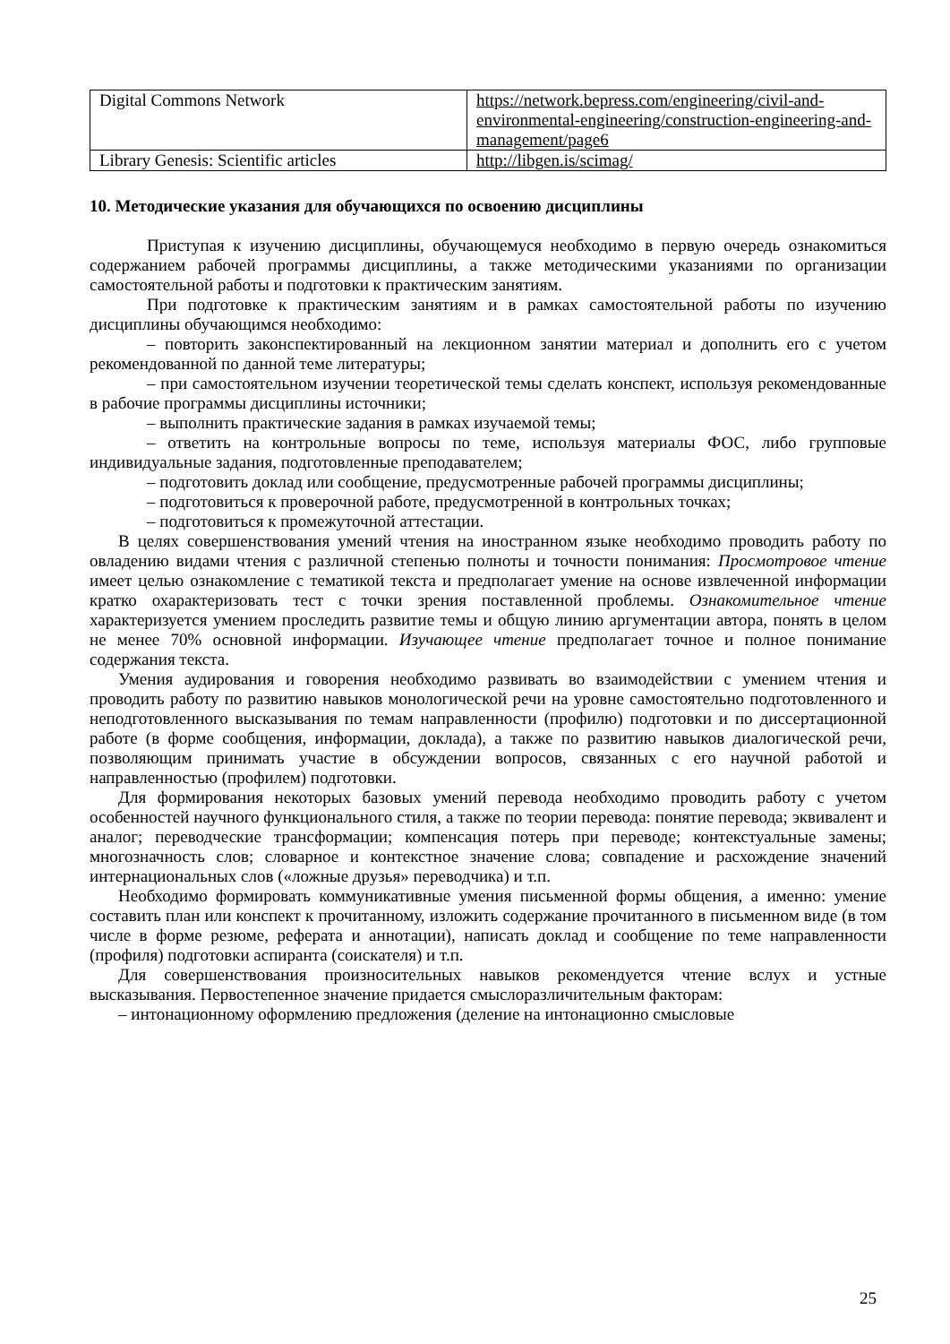| Digital Commons Network | https://network.bepress.com/engineering/civil-and-environmental-engineering/construction-engineering-and-management/page6 |
| Library Genesis: Scientific articles | http://libgen.is/scimag/ |
10. Методические указания для обучающихся по освоению дисциплины
Приступая к изучению дисциплины, обучающемуся необходимо в первую очередь ознакомиться содержанием рабочей программы дисциплины, а также методическими указаниями по организации самостоятельной работы и подготовки к практическим занятиям.
При подготовке к практическим занятиям и в рамках самостоятельной работы по изучению дисциплины обучающимся необходимо:
– повторить законспектированный на лекционном занятии материал и дополнить его с учетом рекомендованной по данной теме литературы;
– при самостоятельном изучении теоретической темы сделать конспект, используя рекомендованные в рабочие программы дисциплины источники;
– выполнить практические задания в рамках изучаемой темы;
– ответить на контрольные вопросы по теме, используя материалы ФОС, либо групповые индивидуальные задания, подготовленные преподавателем;
– подготовить доклад или сообщение, предусмотренные рабочей программы дисциплины;
– подготовиться к проверочной работе, предусмотренной в контрольных точках;
– подготовиться к промежуточной аттестации.
В целях совершенствования умений чтения на иностранном языке необходимо проводить работу по овладению видами чтения с различной степенью полноты и точности понимания: Просмотровое чтение имеет целью ознакомление с тематикой текста и предполагает умение на основе извлеченной информации кратко охарактеризовать тест с точки зрения поставленной проблемы. Ознакомительное чтение характеризуется умением проследить развитие темы и общую линию аргументации автора, понять в целом не менее 70% основной информации. Изучающее чтение предполагает точное и полное понимание содержания текста.
Умения аудирования и говорения необходимо развивать во взаимодействии с умением чтения и проводить работу по развитию навыков монологической речи на уровне самостоятельно подготовленного и неподготовленного высказывания по темам направленности (профилю) подготовки и по диссертационной работе (в форме сообщения, информации, доклада), а также по развитию навыков диалогической речи, позволяющим принимать участие в обсуждении вопросов, связанных с его научной работой и направленностью (профилем) подготовки.
Для формирования некоторых базовых умений перевода необходимо проводить работу с учетом особенностей научного функционального стиля, а также по теории перевода: понятие перевода; эквивалент и аналог; переводческие трансформации; компенсация потерь при переводе; контекстуальные замены; многозначность слов; словарное и контекстное значение слова; совпадение и расхождение значений интернациональных слов («ложные друзья» переводчика) и т.п.
Необходимо формировать коммуникативные умения письменной формы общения, а именно: умение составить план или конспект к прочитанному, изложить содержание прочитанного в письменном виде (в том числе в форме резюме, реферата и аннотации), написать доклад и сообщение по теме направленности (профиля) подготовки аспиранта (соискателя) и т.п.
Для совершенствования произносительных навыков рекомендуется чтение вслух и устные высказывания. Первостепенное значение придается смыслоразличительным факторам:
– интонационному оформлению предложения (деление на интонационно смысловые
25